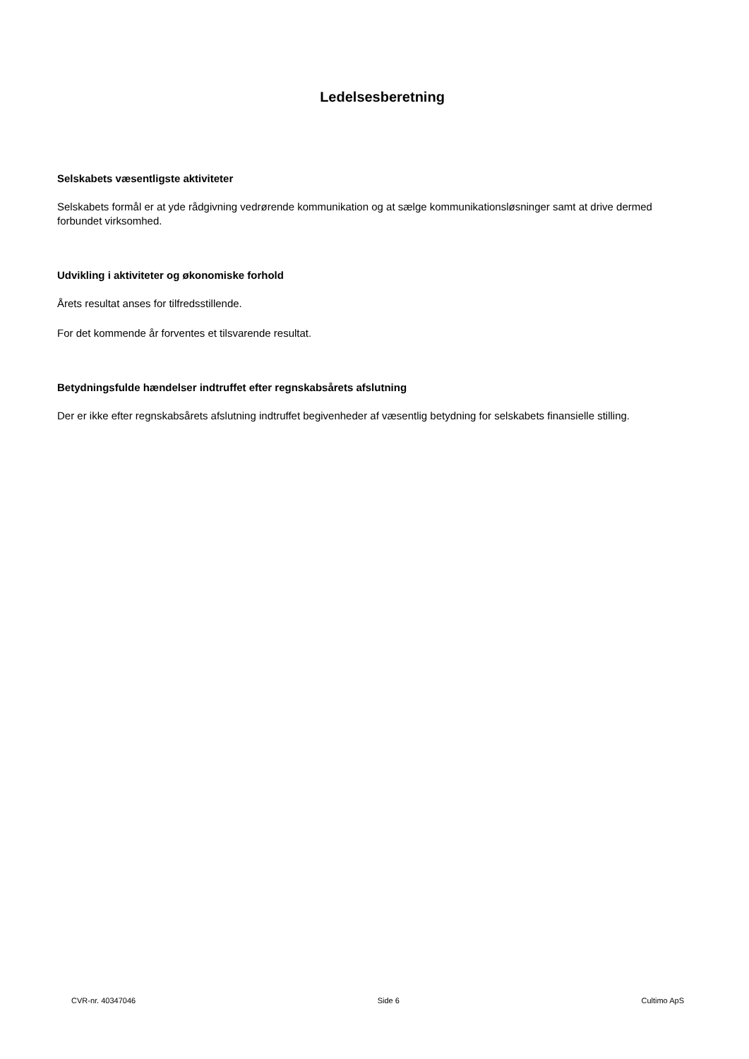Ledelsesberetning
Selskabets væsentligste aktiviteter
Selskabets formål er at yde rådgivning vedrørende kommunikation og at sælge kommunikationsløsninger samt at drive dermed forbundet virksomhed.
Udvikling i aktiviteter og økonomiske forhold
Årets resultat anses for tilfredsstillende.
For det kommende år forventes et tilsvarende resultat.
Betydningsfulde hændelser indtruffet efter regnskabsårets afslutning
Der er ikke efter regnskabsårets afslutning indtruffet begivenheder af væsentlig betydning for selskabets finansielle stilling.
CVR-nr. 40347046 Side 6 Cultimo ApS